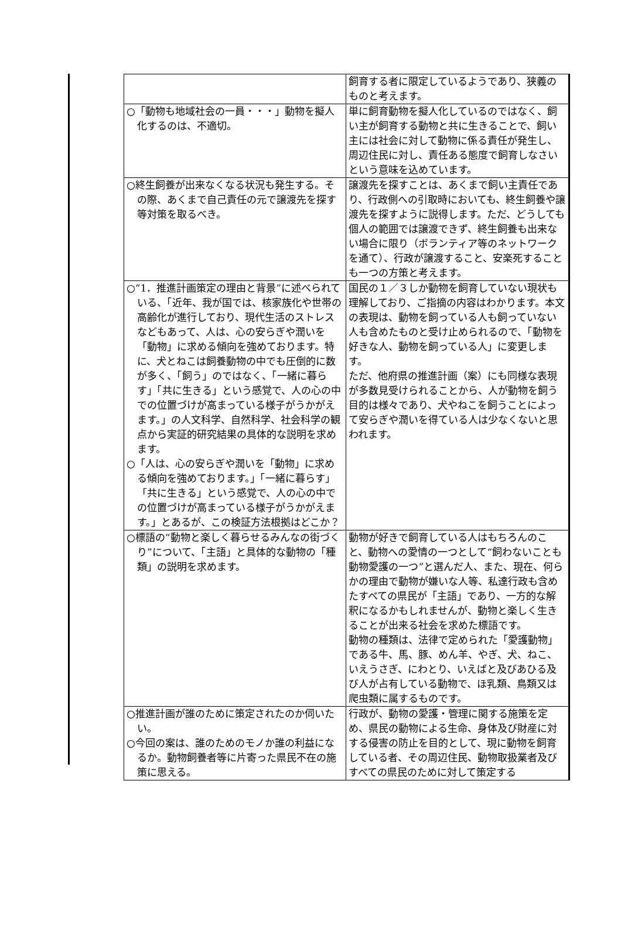| | 飼育する者に限定しているようであり、狭義のものと考えます。 |
| ○「動物も地域社会の一員・・・」動物を擬人化するのは、不適切。 | 単に飼育動物を擬人化しているのではなく、飼い主が飼育する動物と共に生きることで、飼い主には社会に対して動物に係る責任が発生し、周辺住民に対し、責任ある態度で飼育しなさいという意味を込めています。 |
| ○終生飼養が出来なくなる状況も発生する。その際、あくまで自己責任の元で譲渡先を探す等対策を取るべき。 | 譲渡先を探すことは、あくまで飼い主責任であり、行政側への引取時においても、終生飼養や譲渡先を探すように説得します。ただ、どうしても個人の範囲では譲渡できず、終生飼養も出来ない場合に限り（ボランティア等のネットワークを通て）、行政が譲渡すること、安楽死することも一つの方策と考えます。 |
| ○“1．推進計画策定の理由と背景”に述べられている、「近年、我が国では、核家族化や世帯の高齢化が進行しており、現代生活のストレスなどもあって、人は、心の安らぎや潤いを「動物」に求める傾向を強めております。特に、犬とねこは飼養動物の中でも圧倒的に数が多く、「飼う」のではなく、「一緒に暮らす」「共に生きる」という感覚で、人の心の中での位置づけが高まっている様子がうかがえます。」の人文科学、自然科学、社会科学の観点から実証的研究結果の具体的な説明を求めます。 ○「人は、心の安らぎや潤いを「動物」に求める傾向を強めております。」「一緒に暮らす」「共に生きる」という感覚で、人の心の中での位置づけが高まっている様子がうかがえます。」とあるが、この検証方法根拠はどこか？ | 国民の１／３しか動物を飼育していない現状も理解しており、ご指摘の内容はわかります。本文の表現は、動物を飼っている人も飼っていない人も含めたものと受け止められるので、「動物を好きな人、動物を飼っている人」に変更します。 ただ、他府県の推進計画（案）にも同様な表現が多数見受けられることから、人が動物を飼う目的は様々であり、犬やねこを飼うことによって安らぎや潤いを得ている人は少なくないと思われます。 |
| ○標語の“動物と楽しく暮らせるみんなの街づくり”について、「主語」と具体的な動物の「種類」の説明を求めます。 | 動物が好きで飼育している人はもちろんのこと、動物への愛情の一つとして“飼わないことも動物愛護の一つ”と選んだ人、また、現在、何らかの理由で動物が嫌いな人等、私達行政も含めたすべての県民が「主語」であり、一方的な解釈になるかもしれませんが、動物と楽しく生きることが出来る社会を求めた標語です。 動物の種類は、法律で定められた「愛護動物」である牛、馬、豚、めん羊、やぎ、犬、ねこ、いえうさぎ、にわとり、いえばと及びあひる及び人が占有している動物で、ほ乳類、鳥類又は爬虫類に属するものです。 |
| ○推進計画が誰のために策定されたのか伺いたい。 ○今回の案は、誰のためのモノか誰の利益になるか。動物飼養者等に片寄った県民不在の施策に思える。 | 行政が、動物の愛護・管理に関する施策を定め、県民の動物による生命、身体及び財産に対する侵害の防止を目的として、現に動物を飼育している者、その周辺住民、動物取扱業者及びすべての県民のために対して策定する |